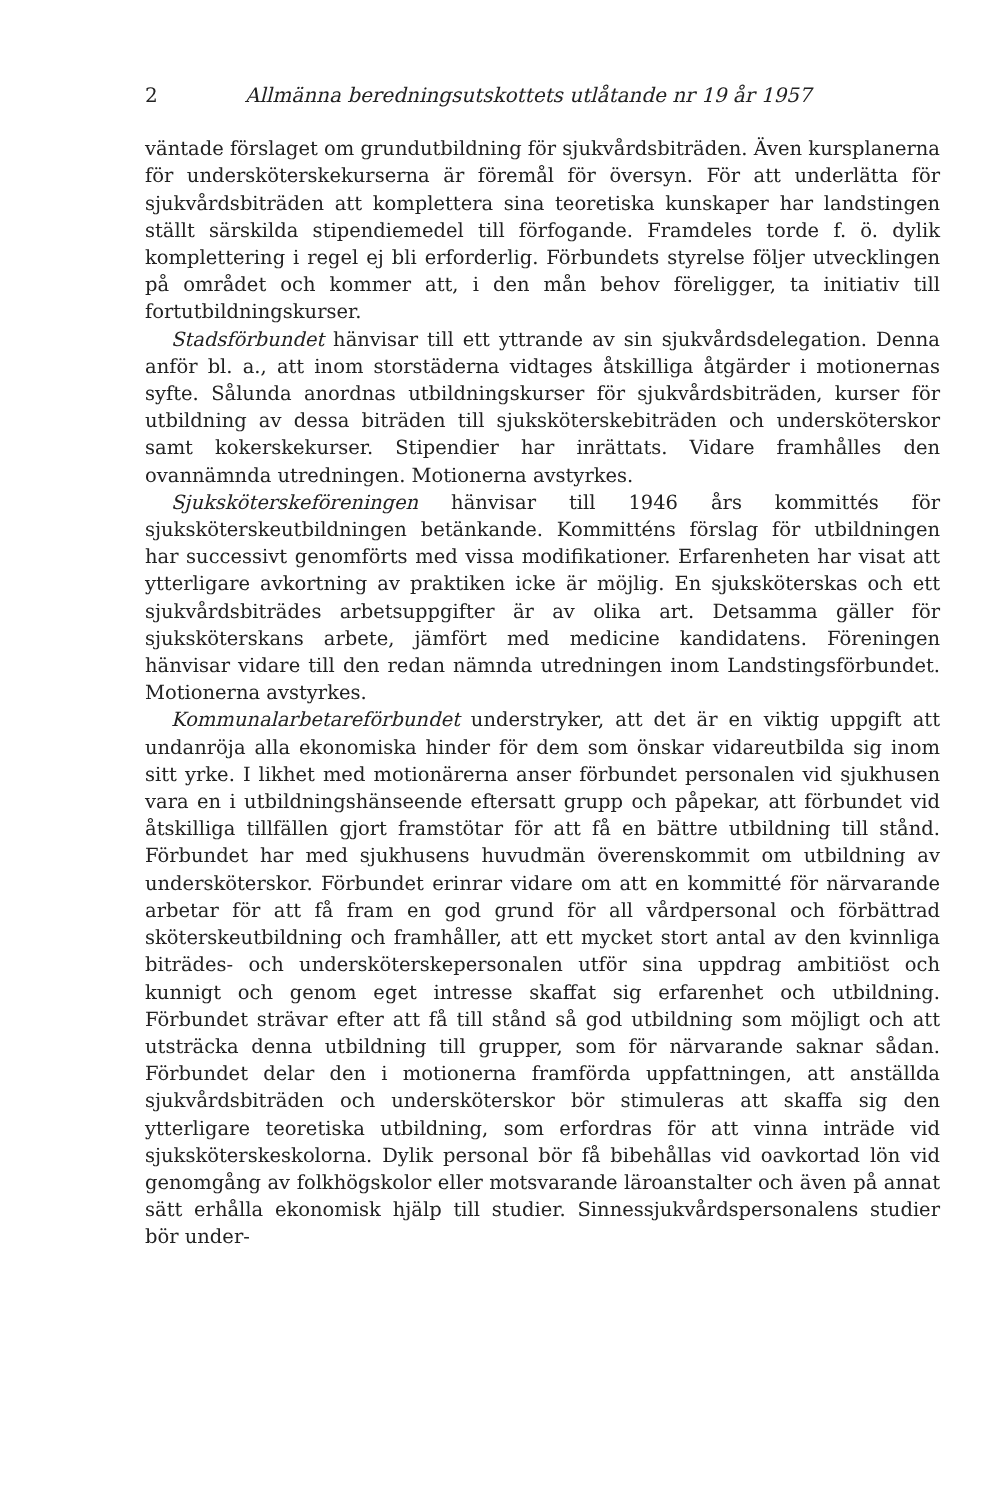2 Allmänna beredningsutskottets utlåtande nr 19 år 1957
väntade förslaget om grundutbildning för sjukvårdsbiträden. Även kursplanerna för undersköterskekurserna är föremål för översyn. För att underlätta för sjukvårdsbiträden att komplettera sina teoretiska kunskaper har landstingen ställt särskilda stipendiemedel till förfogande. Framdeles torde f. ö. dylik komplettering i regel ej bli erforderlig. Förbundets styrelse följer utvecklingen på området och kommer att, i den mån behov föreligger, ta initiativ till fortutbildningskurser.
Stadsförbundet hänvisar till ett yttrande av sin sjukvårdsdelegation. Denna anför bl. a., att inom storstäderna vidtages åtskilliga åtgärder i motionernas syfte. Sålunda anordnas utbildningskurser för sjukvårdsbiträden, kurser för utbildning av dessa biträden till sjuksköterskebiträden och undersköterskor samt kokerskekurser. Stipendier har inrättats. Vidare framhålles den ovannämnda utredningen. Motionerna avstyrkes.
Sjuksköterskeföreningen hänvisar till 1946 års kommittés för sjuksköterskeutbildningen betänkande. Kommitténs förslag för utbildningen har successivt genomförts med vissa modifikationer. Erfarenheten har visat att ytterligare avkortning av praktiken icke är möjlig. En sjuksköterskas och ett sjukvårdsbiträdes arbetsuppgifter är av olika art. Detsamma gäller för sjuksköterskans arbete, jämfört med medicine kandidatens. Föreningen hänvisar vidare till den redan nämnda utredningen inom Landstingsförbundet. Motionerna avstyrkes.
Kommunalarbetareförbundet understryker, att det är en viktig uppgift att undanröja alla ekonomiska hinder för dem som önskar vidareutbilda sig inom sitt yrke. I likhet med motionärerna anser förbundet personalen vid sjukhusen vara en i utbildningshänseende eftersatt grupp och påpekar, att förbundet vid åtskilliga tillfällen gjort framstötar för att få en bättre utbildning till stånd. Förbundet har med sjukhusens huvudmän överenskommit om utbildning av undersköterskor. Förbundet erinrar vidare om att en kommitté för närvarande arbetar för att få fram en god grund för all vårdpersonal och förbättrad sköterskeutbildning och framhåller, att ett mycket stort antal av den kvinnliga biträdes- och undersköterskepersonalen utför sina uppdrag ambitiöst och kunnigt och genom eget intresse skaffat sig erfarenhet och utbildning. Förbundet strävar efter att få till stånd så god utbildning som möjligt och att utsträcka denna utbildning till grupper, som för närvarande saknar sådan. Förbundet delar den i motionerna framförda uppfattningen, att anställda sjukvårdsbiträden och undersköterskor bör stimuleras att skaffa sig den ytterligare teoretiska utbildning, som erfordras för att vinna inträde vid sjuksköterskeskolorna. Dylik personal bör få bibehållas vid oavkortad lön vid genomgång av folkhögskolor eller motsvarande läroanstalter och även på annat sätt erhålla ekonomisk hjälp till studier. Sinnessjukvårdspersonalens studier bör under-